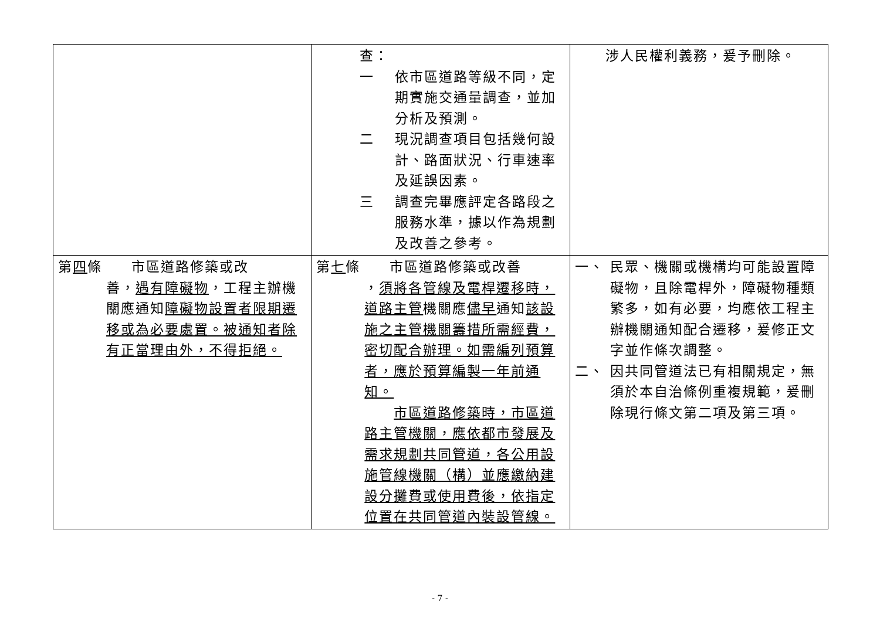| | 查： 一 依市區道路等級不同，定期實施交通量調查，並加分析及預測。 二 現況調查項目包括幾何設計、路面狀況、行車速率及延誤因素。 三 調查完畢應評定各路段之服務水準，據以作為規劃及改善之參考。 | 涉人民權利義務，爰予刪除。 |
| 第 四 條 市區道路修築或改 善， 遇有障礙物 ，工程主辦機關應通知 障礙物設置者限期遷移或為必要處置。被通知者除有正當理由外，不得拒絕。 | 第 七 條 市區道路修築或改善 ， 須將各管線及電桿遷移時，道路主管 機關應 儘早 通知 該設施之主管機關籌措所需經費，密切配合辦理。如需編列預算者，應於預算編製一年前通知。 市區道路修築時，市區道路主管機關，應依都市發展及需求規劃共同管道，各公用設施管線機關（構）並應繳納建設分攤費或使用費後，依指定位置在共同管道內裝設管線。 | 一、 民眾、機關或機構均可能設置障礙物，且除電桿外，障礙物種類繁多，如有必要，均應依工程主辦機關通知配合遷移，爰修正文字並作條次調整。 二、 因共同管道法已有相關規定，無須於本自治條例重複規範，爰刪除現行條文第二項及第三項。 |
- 7 -